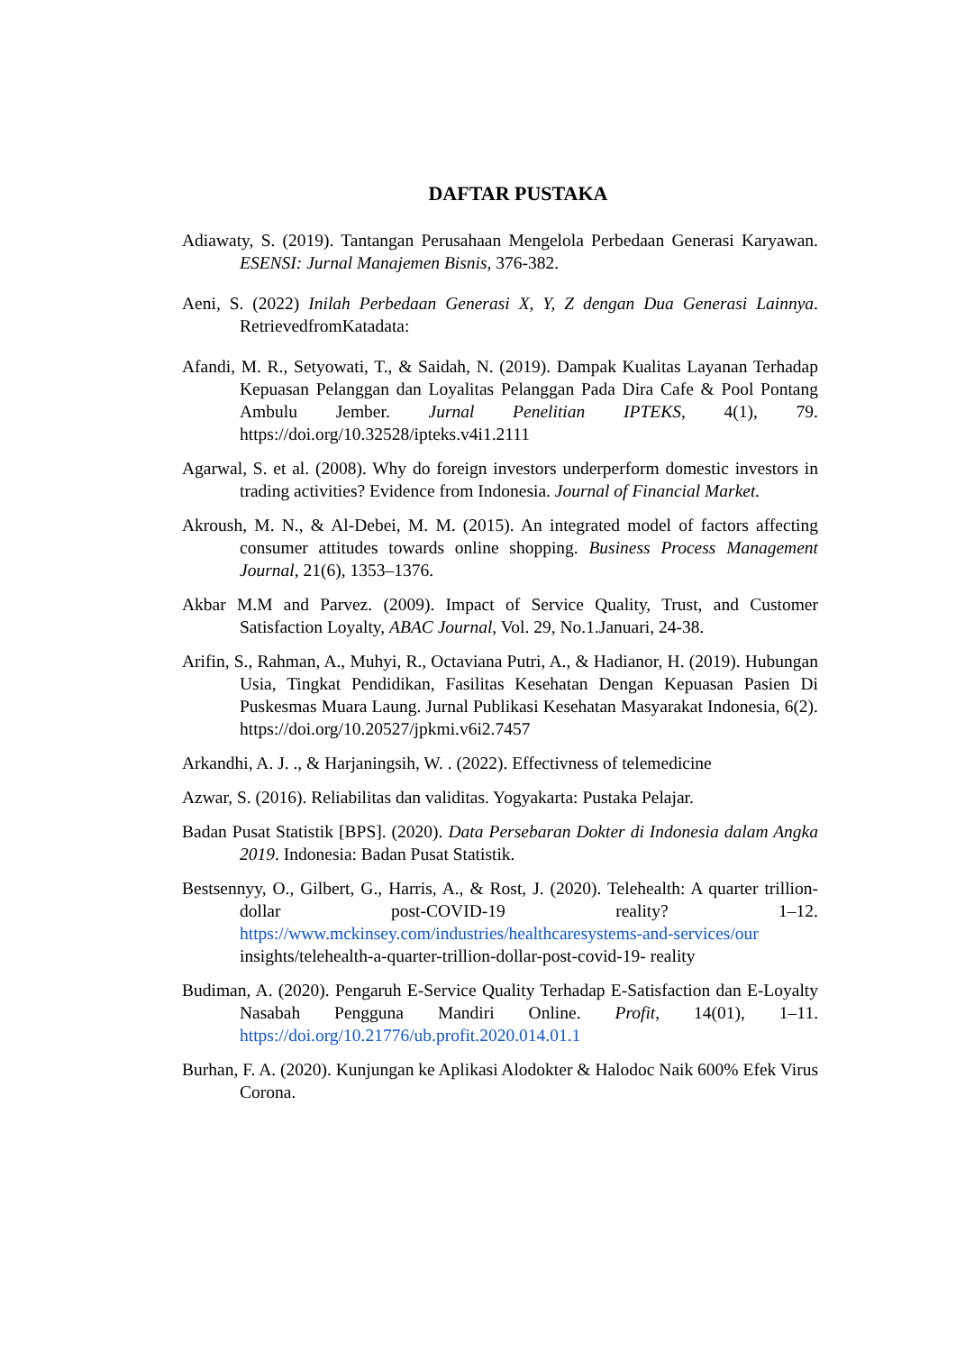DAFTAR PUSTAKA
Adiawaty, S. (2019). Tantangan Perusahaan Mengelola Perbedaan Generasi Karyawan. ESENSI: Jurnal Manajemen Bisnis, 376-382.
Aeni, S. (2022) Inilah Perbedaan Generasi X, Y, Z dengan Dua Generasi Lainnya. RetrievedfromKatadata:
Afandi, M. R., Setyowati, T., & Saidah, N. (2019). Dampak Kualitas Layanan Terhadap Kepuasan Pelanggan dan Loyalitas Pelanggan Pada Dira Cafe & Pool Pontang Ambulu Jember. Jurnal Penelitian IPTEKS, 4(1), 79. https://doi.org/10.32528/ipteks.v4i1.2111
Agarwal, S. et al. (2008). Why do foreign investors underperform domestic investors in trading activities? Evidence from Indonesia. Journal of Financial Market.
Akroush, M. N., & Al-Debei, M. M. (2015). An integrated model of factors affecting consumer attitudes towards online shopping. Business Process Management Journal, 21(6), 1353–1376.
Akbar M.M and Parvez. (2009). Impact of Service Quality, Trust, and Customer Satisfaction Loyalty, ABAC Journal, Vol. 29, No.1.Januari, 24-38.
Arifin, S., Rahman, A., Muhyi, R., Octaviana Putri, A., & Hadianor, H. (2019). Hubungan Usia, Tingkat Pendidikan, Fasilitas Kesehatan Dengan Kepuasan Pasien Di Puskesmas Muara Laung. Jurnal Publikasi Kesehatan Masyarakat Indonesia, 6(2). https://doi.org/10.20527/jpkmi.v6i2.7457
Arkandhi, A. J. ., & Harjaningsih, W. . (2022). Effectivness of telemedicine
Azwar, S. (2016). Reliabilitas dan validitas. Yogyakarta: Pustaka Pelajar.
Badan Pusat Statistik [BPS]. (2020). Data Persebaran Dokter di Indonesia dalam Angka 2019. Indonesia: Badan Pusat Statistik.
Bestsennyy, O., Gilbert, G., Harris, A., & Rost, J. (2020). Telehealth: A quarter trillion-dollar post-COVID-19 reality? 1–12. https://www.mckinsey.com/industries/healthcaresystems-and-services/our insights/telehealth-a-quarter-trillion-dollar-post-covid-19- reality
Budiman, A. (2020). Pengaruh E-Service Quality Terhadap E-Satisfaction dan E-Loyalty Nasabah Pengguna Mandiri Online. Profit, 14(01), 1–11. https://doi.org/10.21776/ub.profit.2020.014.01.1
Burhan, F. A. (2020). Kunjungan ke Aplikasi Alodokter & Halodoc Naik 600% Efek Virus Corona.